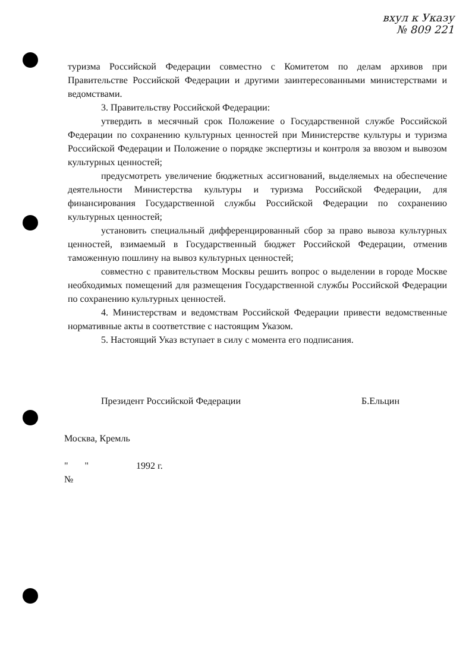вхул к Указу
№ 809 221
туризма Российской Федерации совместно с Комитетом по делам архивов при Правительстве Российской Федерации и другими заинтересованными министерствами и ведомствами.
3. Правительству Российской Федерации:
утвердить в месячный срок Положение о Государственной службе Российской Федерации по сохранению культурных ценностей при Министерстве культуры и туризма Российской Федерации и Положение о порядке экспертизы и контроля за ввозом и вывозом культурных ценностей;
предусмотреть увеличение бюджетных ассигнований, выделяемых на обеспечение деятельности Министерства культуры и туризма Российской Федерации, для финансирования Государственной службы Российской Федерации по сохранению культурных ценностей;
установить специальный дифференцированный сбор за право вывоза культурных ценностей, взимаемый в Государственный бюджет Российской Федерации, отменив таможенную пошлину на вывоз культурных ценностей;
совместно с правительством Москвы решить вопрос о выделении в городе Москве необходимых помещений для размещения Государственной службы Российской Федерации по сохранению культурных ценностей.
4. Министерствам и ведомствам Российской Федерации привести ведомственные нормативные акты в соответствие с настоящим Указом.
5. Настоящий Указ вступает в силу с момента его подписания.
Президент Российской Федерации Б.Ельцин
Москва, Кремль
" " 1992 г.
№